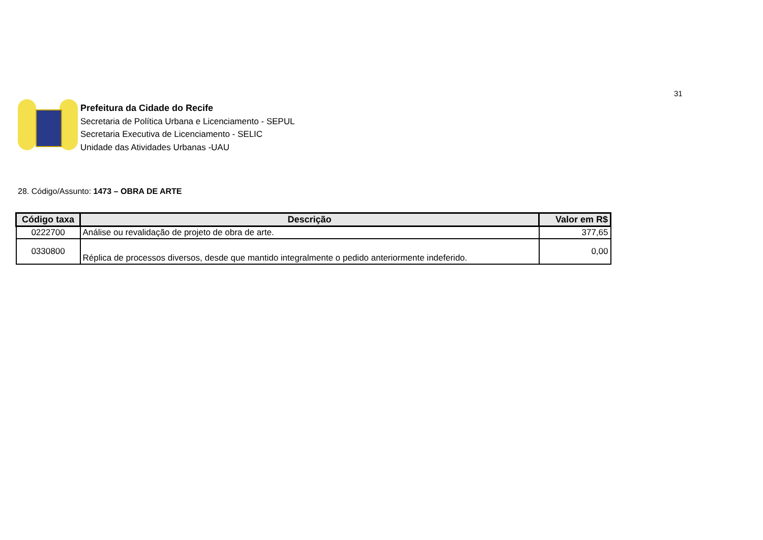31
Prefeitura da Cidade do Recife
Secretaria de Política Urbana e Licenciamento - SEPUL
Secretaria Executiva de Licenciamento - SELIC
Unidade das Atividades Urbanas -UAU
28. Código/Assunto: 1473 – OBRA DE ARTE
| Código taxa | Descrição | Valor em R$ |
| --- | --- | --- |
| 0222700 | Análise ou revalidação de projeto de obra de arte. | 377,65 |
| 0330800 | Réplica de processos diversos, desde que mantido integralmente o pedido anteriormente indeferido. | 0,00 |